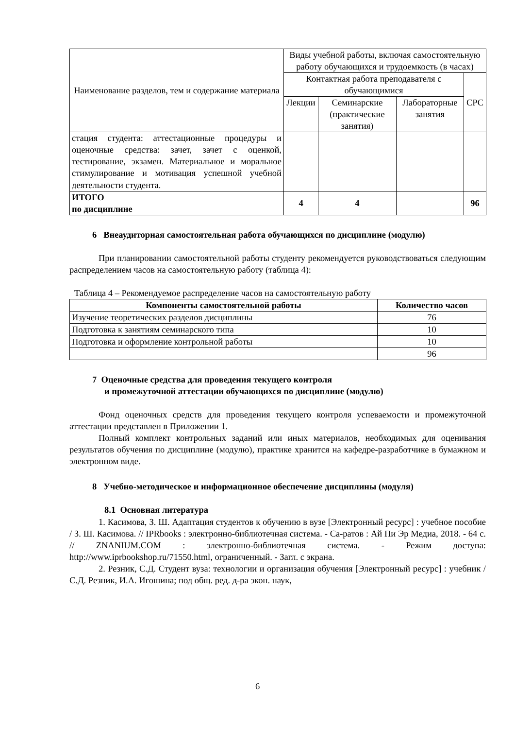| Наименование разделов, тем и содержание материала | Виды учебной работы, включая самостоятельную работу обучающихся и трудоемкость (в часах) | | | |
| | Контактная работа преподавателя с обучающимися | | | СРС |
| | Лекции | Семинарские (практические занятия) | Лабораторные занятия | |
| стация студента: аттестационные процедуры и оценочные средства: зачет, зачет с оценкой, тестирование, экзамен. Материальное и моральное стимулирование и мотивация успешной учебной деятельности студента. | | | | |
| ИТОГО по дисциплине | 4 | 4 | | 96 |
6 Внеаудиторная самостоятельная работа обучающихся по дисциплине (модулю)
При планировании самостоятельной работы студенту рекомендуется руководствоваться следующим распределением часов на самостоятельную работу (таблица 4):
Таблица 4 – Рекомендуемое распределение часов на самостоятельную работу
| Компоненты самостоятельной работы | Количество часов |
| --- | --- |
| Изучение теоретических разделов дисциплины | 76 |
| Подготовка к занятиям семинарского типа | 10 |
| Подготовка и оформление контрольной работы | 10 |
| | 96 |
7 Оценочные средства для проведения текущего контроля
и промежуточной аттестации обучающихся по дисциплине (модулю)
Фонд оценочных средств для проведения текущего контроля успеваемости и промежуточной аттестации представлен в Приложении 1.
Полный комплект контрольных заданий или иных материалов, необходимых для оценивания результатов обучения по дисциплине (модулю), практике хранится на кафедре-разработчике в бумажном и электронном виде.
8 Учебно-методическое и информационное обеспечение дисциплины (модуля)
8.1 Основная литература
1. Касимова, З. Ш. Адаптация студентов к обучению в вузе [Электронный ресурс] : учебное пособие / З. Ш. Касимова. // IPRbooks : электронно-библиотечная система. - Са-ратов : Ай Пи Эр Медиа, 2018. - 64 с. // ZNANIUM.COM : электронно-библиотечная система. - Режим доступа: http://www.iprbookshop.ru/71550.html, ограниченный. - Загл. с экрана.
2. Резник, С.Д. Студент вуза: технологии и организация обучения [Электронный ресурс] : учебник / С.Д. Резник, И.А. Игошина; под общ. ред. д-ра экон. наук,
6